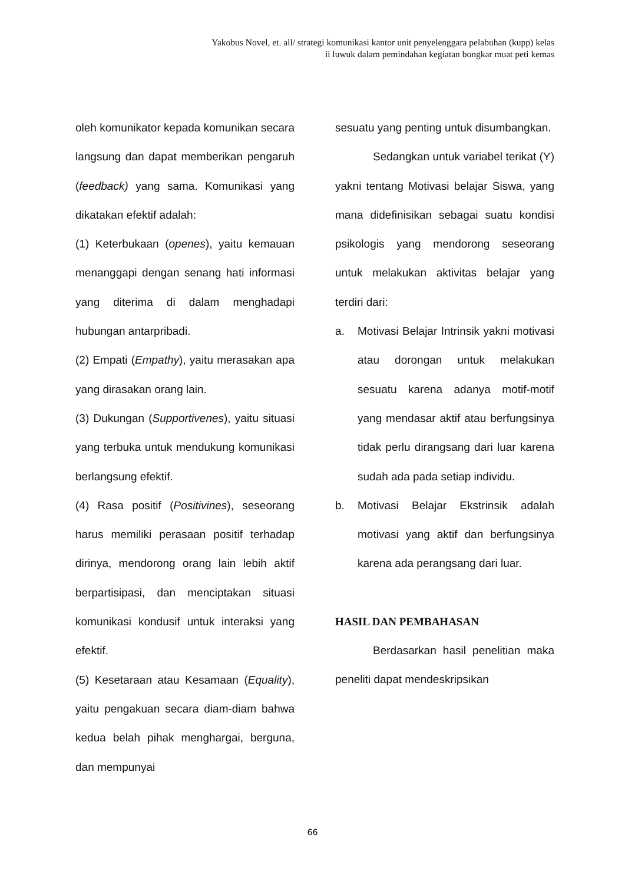Yakobus Novel, et. all/ strategi komunikasi kantor unit penyelenggara pelabuhan (kupp) kelas
ii luwuk dalam pemindahan kegiatan bongkar muat peti kemas
oleh komunikator kepada komunikan secara langsung dan dapat memberikan pengaruh (feedback) yang sama. Komunikasi yang dikatakan efektif adalah:
(1) Keterbukaan (openes), yaitu kemauan menanggapi dengan senang hati informasi yang diterima di dalam menghadapi hubungan antarpribadi.
(2) Empati (Empathy), yaitu merasakan apa yang dirasakan orang lain.
(3) Dukungan (Supportivenes), yaitu situasi yang terbuka untuk mendukung komunikasi berlangsung efektif.
(4) Rasa positif (Positivines), seseorang harus memiliki perasaan positif terhadap dirinya, mendorong orang lain lebih aktif berpartisipasi, dan menciptakan situasi komunikasi kondusif untuk interaksi yang efektif.
(5) Kesetaraan atau Kesamaan (Equality), yaitu pengakuan secara diam-diam bahwa kedua belah pihak menghargai, berguna, dan mempunyai
sesuatu yang penting untuk disumbangkan.
Sedangkan untuk variabel terikat (Y) yakni tentang Motivasi belajar Siswa, yang mana didefinisikan sebagai suatu kondisi psikologis yang mendorong seseorang untuk melakukan aktivitas belajar yang terdiri dari:
a. Motivasi Belajar Intrinsik yakni motivasi atau dorongan untuk melakukan sesuatu karena adanya motif-motif yang mendasar aktif atau berfungsinya tidak perlu dirangsang dari luar karena sudah ada pada setiap individu.
b. Motivasi Belajar Ekstrinsik adalah motivasi yang aktif dan berfungsinya karena ada perangsang dari luar.
HASIL DAN PEMBAHASAN
Berdasarkan hasil penelitian maka peneliti dapat mendeskripsikan
66